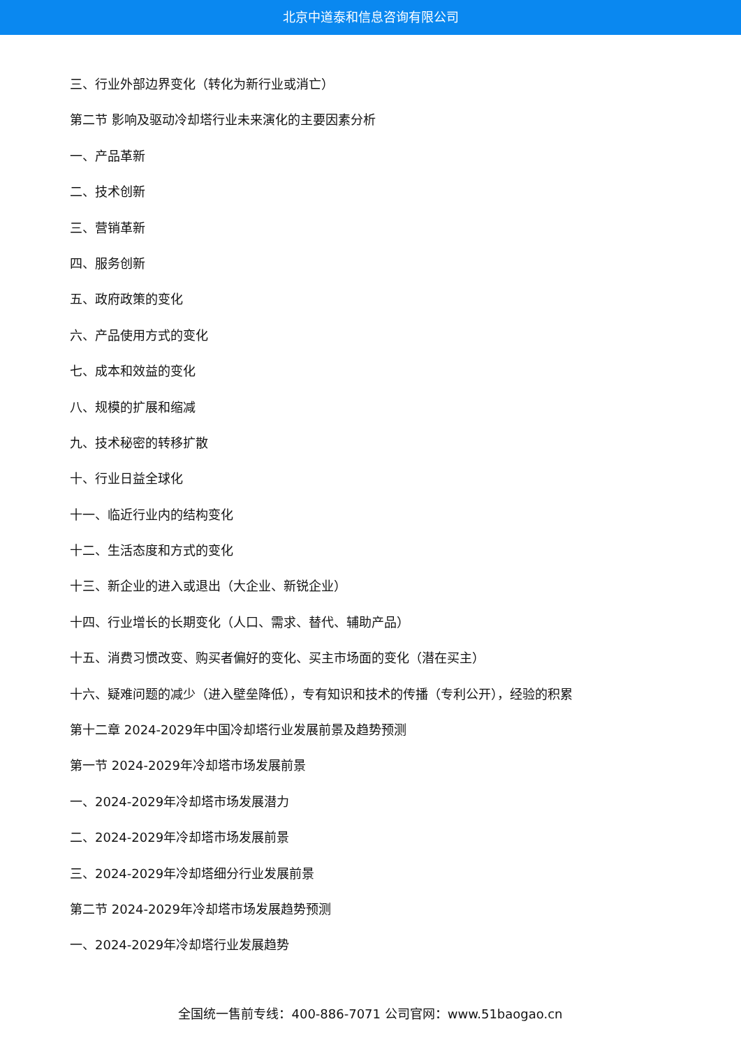北京中道泰和信息咨询有限公司
三、行业外部边界变化（转化为新行业或消亡）
第二节 影响及驱动冷却塔行业未来演化的主要因素分析
一、产品革新
二、技术创新
三、营销革新
四、服务创新
五、政府政策的变化
六、产品使用方式的变化
七、成本和效益的变化
八、规模的扩展和缩减
九、技术秘密的转移扩散
十、行业日益全球化
十一、临近行业内的结构变化
十二、生活态度和方式的变化
十三、新企业的进入或退出（大企业、新锐企业）
十四、行业增长的长期变化（人口、需求、替代、辅助产品）
十五、消费习惯改变、购买者偏好的变化、买主市场面的变化（潜在买主）
十六、疑难问题的减少（进入壁垒降低），专有知识和技术的传播（专利公开），经验的积累
第十二章 2024-2029年中国冷却塔行业发展前景及趋势预测
第一节 2024-2029年冷却塔市场发展前景
一、2024-2029年冷却塔市场发展潜力
二、2024-2029年冷却塔市场发展前景
三、2024-2029年冷却塔细分行业发展前景
第二节 2024-2029年冷却塔市场发展趋势预测
一、2024-2029年冷却塔行业发展趋势
全国统一售前专线：400-886-7071 公司官网：www.51baogao.cn